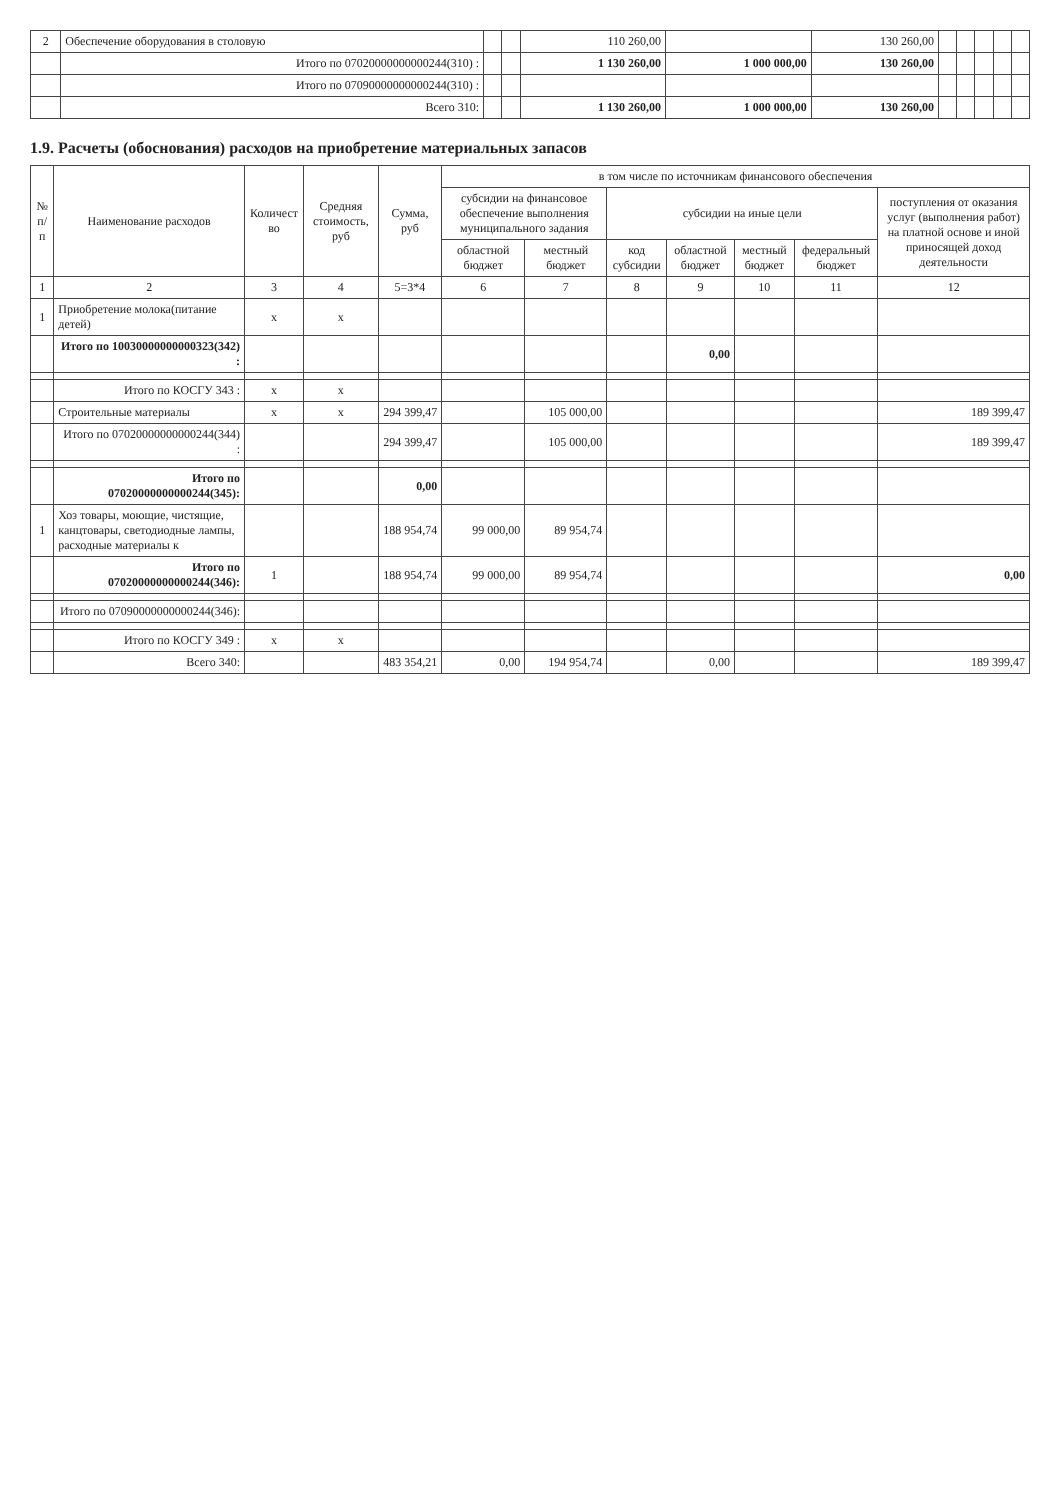| 2 | Обеспечение оборудования в столовую | | | 110 260,00 | | 130 260,00 | | | | | |
| | Итого по 07020000000000244(310) : | | | 1 130 260,00 | 1 000 000,00 | 130 260,00 | | | | | |
| | Итого по 07090000000000244(310) : | | | | | | | | | | |
| | Всего 310: | | | 1 130 260,00 | 1 000 000,00 | 130 260,00 | | | | | |
1.9. Расчеты (обоснования) расходов на приобретение материальных запасов
| № п/п | Наименование расходов | Количест во | Средняя стоимость, руб | Сумма, руб | в том числе по источникам финансового обеспечения | | | | | | |
| --- | --- | --- | --- | --- | --- | --- | --- | --- | --- | --- | --- |
| | | | | | субсидии на финансовое обеспечение выполнения муниципального задания | | субсидии на иные цели | | | | поступления от оказания услуг (выполнения работ) на платной основе и иной приносящей доход деятельности |
| | | | | | областной бюджет | местный бюджет | код субсидии | областной бюджет | местный бюджет | федеральный бюджет | |
| 1 | 2 | 3 | 4 | 5=3*4 | 6 | 7 | 8 | 9 | 10 | 11 | 12 |
| 1 | Приобретение молока(питание детей) | x | x | | | | | | | | |
| | Итого по 10030000000000323(342) : | | | | | | | 0,00 | | | |
| | Итого по КОСГУ 343 : | x | x | | | | | | | | |
| | Строительные материалы | x | x | 294 399,47 | | 105 000,00 | | | | | 189 399,47 |
| | Итого по 07020000000000244(344) : | | | 294 399,47 | | 105 000,00 | | | | | 189 399,47 |
| | Итого по 07020000000000244(345): | | | 0,00 | | | | | | | |
| 1 | Хоз товары, моющие, чистящие, канцтовары, светодиодные лампы, расходные материалы к | | | 188 954,74 | 99 000,00 | 89 954,74 | | | | | |
| | Итого по 07020000000000244(346): | 1 | | 188 954,74 | 99 000,00 | 89 954,74 | | | | | 0,00 |
| | Итого по 07090000000000244(346): | | | | | | | | | | |
| | Итого по КОСГУ 349 : | x | x | | | | | | | | |
| | Всего 340: | | | 483 354,21 | 0,00 | 194 954,74 | | 0,00 | | | 189 399,47 |